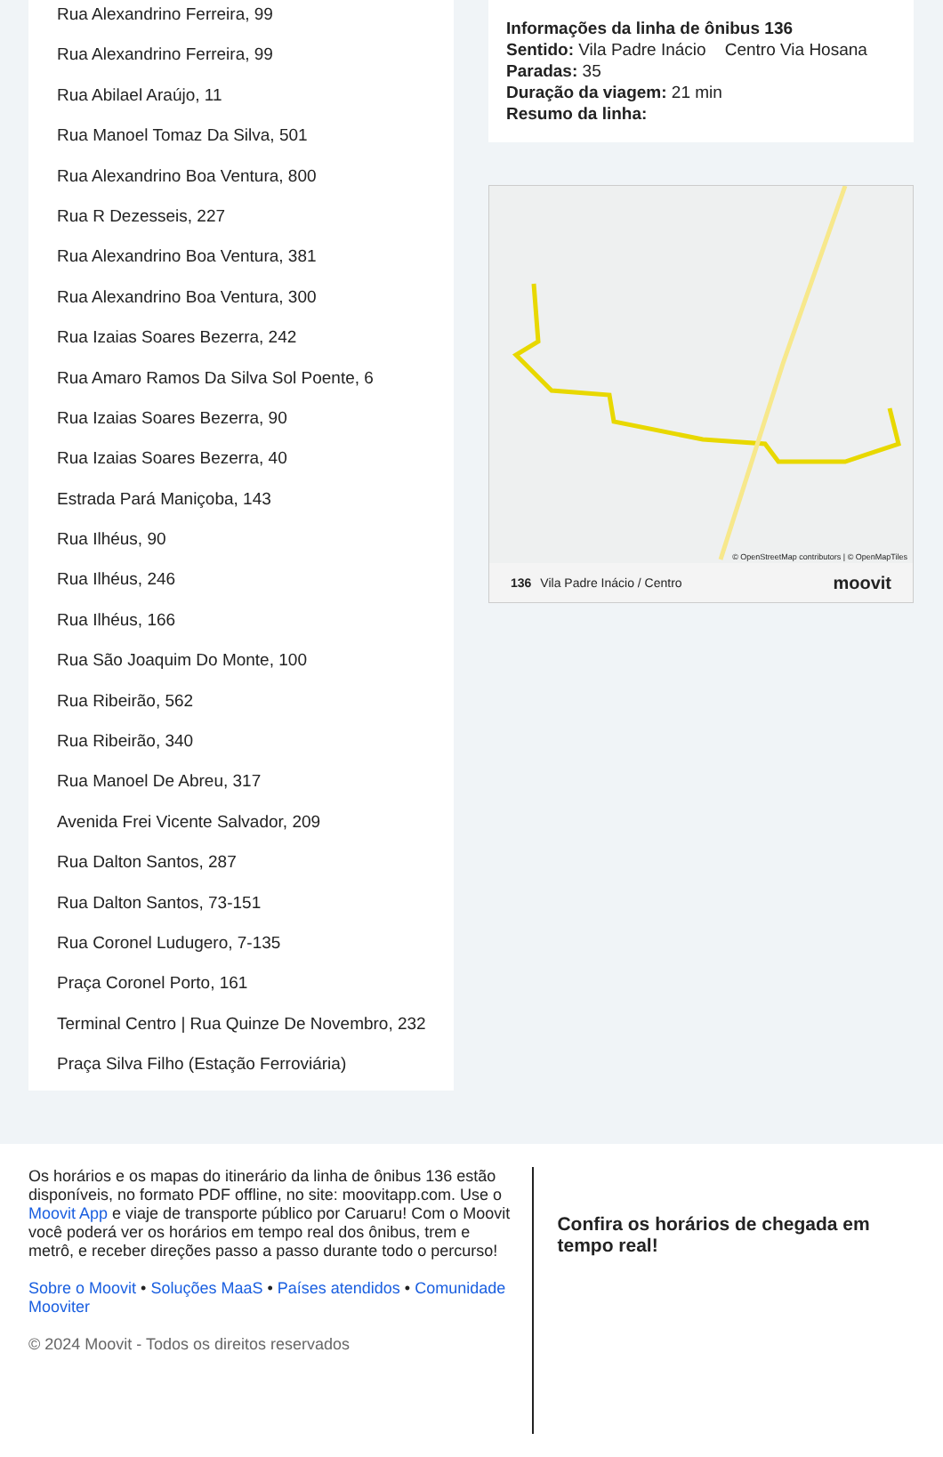Rua Alexandrino Ferreira, 99
Rua Alexandrino Ferreira, 99
Rua Abilael Araújo, 11
Rua Manoel Tomaz Da Silva, 501
Rua Alexandrino Boa Ventura, 800
Rua R Dezesseis, 227
Rua Alexandrino Boa Ventura, 381
Rua Alexandrino Boa Ventura, 300
Rua Izaias Soares Bezerra, 242
Rua Amaro Ramos Da Silva Sol Poente, 6
Rua Izaias Soares Bezerra, 90
Rua Izaias Soares Bezerra, 40
Estrada Pará Maniçoba, 143
Rua Ilhéus, 90
Rua Ilhéus, 246
Rua Ilhéus, 166
Rua São Joaquim Do Monte, 100
Rua Ribeirão, 562
Rua Ribeirão, 340
Rua Manoel De Abreu, 317
Avenida Frei Vicente Salvador, 209
Rua Dalton Santos, 287
Rua Dalton Santos, 73-151
Rua Coronel Ludugero, 7-135
Praça Coronel Porto, 161
Terminal Centro | Rua Quinze De Novembro, 232
Praça Silva Filho (Estação Ferroviária)
Informações da linha de ônibus 136
Sentido: Vila Padre Inácio Centro Via Hosana
Paradas: 35
Duração da viagem: 21 min
Resumo da linha:
© OpenStreetMap contributors | © OpenMapTiles
136 Vila Padre Inácio / Centro moovit
Os horários e os mapas do itinerário da linha de ônibus 136 estão disponíveis, no formato PDF offline, no site: moovitapp.com. Use o Moovit App e viaje de transporte público por Caruaru! Com o Moovit você poderá ver os horários em tempo real dos ônibus, trem e metrô, e receber direções passo a passo durante todo o percurso!
Sobre o Moovit • Soluções MaaS • Países atendidos • Comunidade Mooviter
© 2024 Moovit - Todos os direitos reservados
Confira os horários de chegada em tempo real!